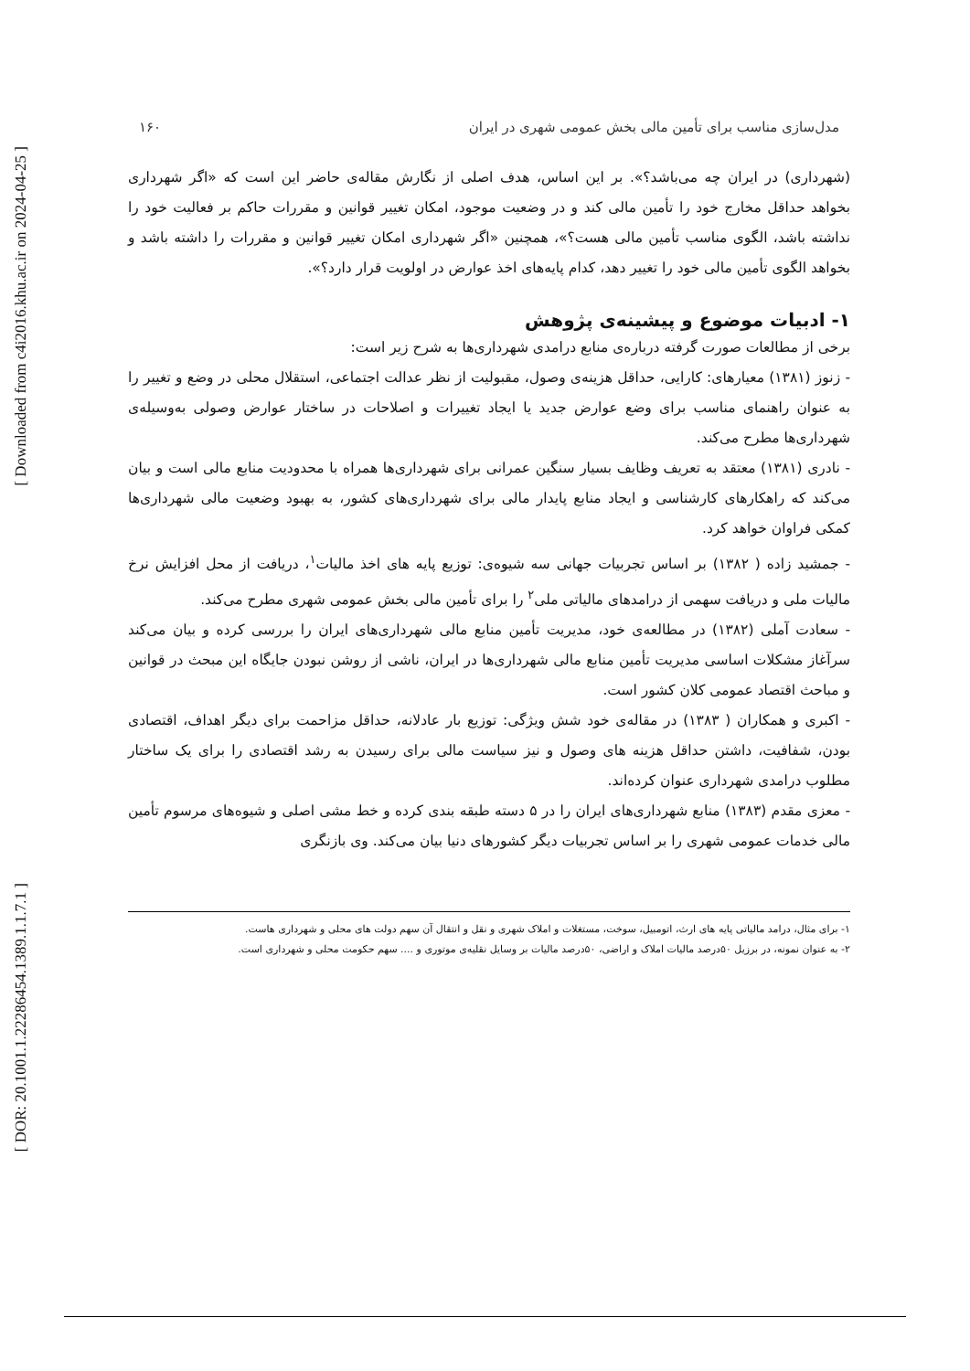[ Downloaded from c4i2016.khu.ac.ir on 2024-04-25 ]
[ DOR: 20.1001.1.22286454.1389.1.1.7.1 ]
مدل‌سازی مناسب برای تأمین مالی بخش عمومی شهری در ایران ۱۶۰
(شهرداری) در ایران چه می‌باشد؟». بر این اساس، هدف اصلی از نگارش مقاله‌ی حاضر این است که «اگر شهرداری بخواهد حداقل مخارج خود را تأمین مالی کند و در وضعیت موجود، امکان تغییر قوانین و مقررات حاکم بر فعالیت خود را نداشته باشد، الگوی مناسب تأمین مالی هست؟»، همچنین «اگر شهرداری امکان تغییر قوانین و مقررات را داشته باشد و بخواهد الگوی تأمین مالی خود را تغییر دهد، کدام پایه‌های اخذ عوارض در اولویت قرار دارد؟».
۱- ادبیات موضوع و پیشینه‌ی پژوهش
برخی از مطالعات صورت گرفته درباره‌ی منابع درامدی شهرداری‌ها به شرح زیر است:
- زنوز (۱۳۸۱) معیارهای: کارایی، حداقل هزینه‌ی وصول، مقبولیت از نظر عدالت اجتماعی، استقلال محلی در وضع و تغییر را به عنوان راهنمای مناسب برای وضع عوارض جدید یا ایجاد تغییرات و اصلاحات در ساختار عوارض وصولی به‌وسیله‌ی شهرداری‌ها مطرح می‌کند.
- نادری (۱۳۸۱) معتقد به تعریف وظایف بسیار سنگین عمرانی برای شهرداری‌ها همراه با محدودیت منابع مالی است و بیان می‌کند که راهکارهای کارشناسی و ایجاد منابع پایدار مالی برای شهرداری‌های کشور، به بهبود وضعیت مالی شهرداری‌ها کمکی فراوان خواهد کرد.
- جمشید زاده ( ۱۳۸۲) بر اساس تجربیات جهانی سه شیوه‌ی: توزیع پایه های اخذ مالیات<sup>۱</sup>، دریافت از محل افزایش نرخ مالیات ملی و دریافت سهمی از درامدهای مالیاتی ملی<sup>۲</sup> را برای تأمین مالی بخش عمومی شهری مطرح می‌کند.
- سعادت آملی (۱۳۸۲) در مطالعه‌ی خود، مدیریت تأمین منابع مالی شهرداری‌های ایران را بررسی کرده و بیان می‌کند سرآغاز مشکلات اساسی مدیریت تأمین منابع مالی شهرداری‌ها در ایران، ناشی از روشن نبودن جایگاه این مبحث در قوانین و مباحث اقتصاد عمومی کلان کشور است.
- اکبری و همکاران ( ۱۳۸۳) در مقاله‌ی خود شش ویژگی: توزیع بار عادلانه، حداقل مزاحمت برای دیگر اهداف، اقتصادی بودن، شفافیت، داشتن حداقل هزینه های وصول و نیز سیاست مالی برای رسیدن به رشد اقتصادی را برای یک ساختار مطلوب درامدی شهرداری عنوان کرده‌اند.
- معزی مقدم (۱۳۸۳) منابع شهرداری‌های ایران را در ۵ دسته طبقه بندی کرده و خط مشی اصلی و شیوه‌های مرسوم تأمین مالی خدمات عمومی شهری را بر اساس تجربیات دیگر کشورهای دنیا بیان می‌کند. وی بازنگری
۱- برای مثال، درامد مالیاتی پایه های ارث، اتومبیل، سوخت، مستغلات و املاک شهری و نقل و انتقال آن سهم دولت های محلی و شهرداری هاست.
۲- به عنوان نمونه، در برزیل ۵۰درصد مالیات املاک و اراضی، ۵۰درصد مالیات بر وسایل نقلیه‌ی موتوری و .... سهم حکومت محلی و شهرداری است.